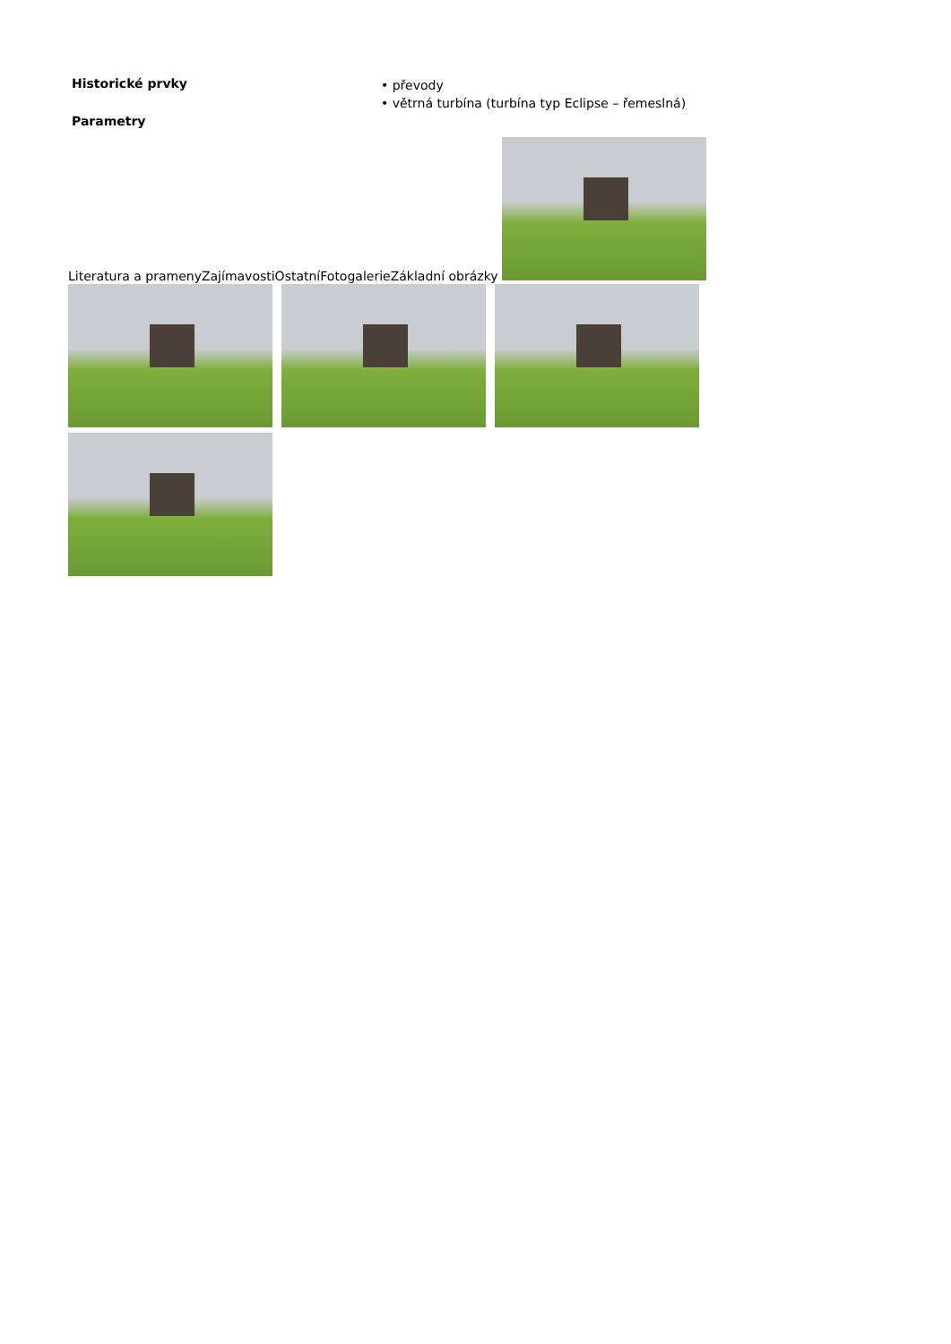Historické prvky
Parametry
• převody
• větrná turbína (turbína typ Eclipse – řemeslná)
Literatura a pramenyZajímavostiOstatníFotogalerieZákladní obrázky